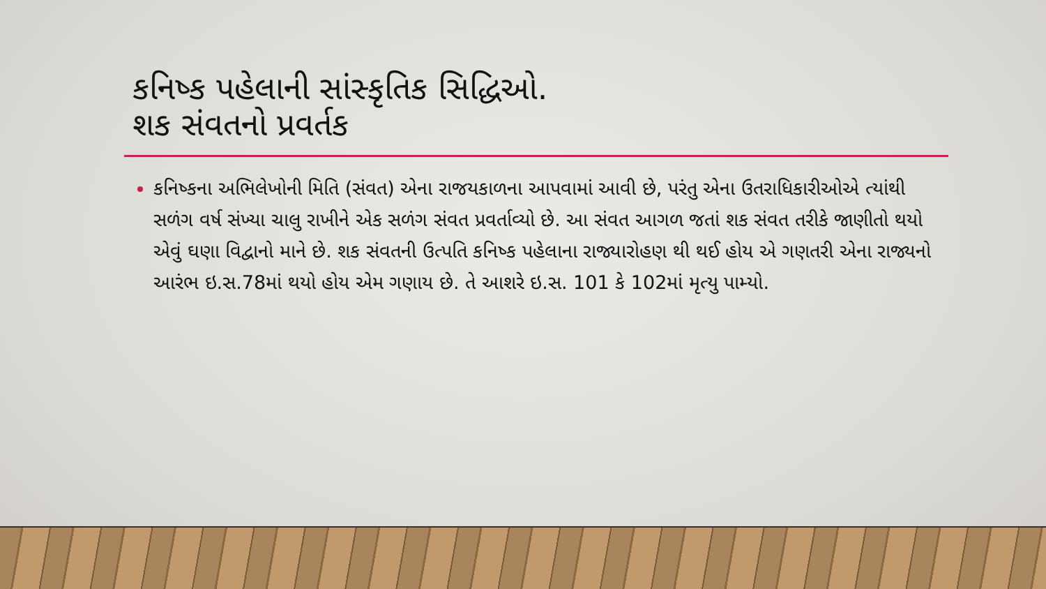કનિષ્ક પહેલાની સાંસ્કૃતિક સિદ્ધિઓ.
શક સંવતનો પ્રવર્તક
કનિષ્કના અભિલેખોની મિતિ (સંવત) એના રાજયકાળના આપવામાં આવી છે, પરંતુ એના ઉતરાધિકારીઓએ ત્યાંથી સળંગ વર્ષ સંખ્યા ચાલુ રાખીને એક સળંગ સંવત પ્રવર્તાવ્યો છે. આ સંવત આગળ જતાં શક સંવત તરીકે જાણીતો થયો એવું ઘણા વિદ્વાનો માને છે. શક સંવતની ઉત્પતિ કનિષ્ક પહેલાના રાજ્યારોહણ થી થઈ હોય એ ગણતરી એના રાજ્યનો આરંભ ઇ.સ.78માં થયો હોય એમ ગણાય છે. તે આશરે ઇ.સ. 101 કે 102માં મૃત્યુ પામ્યો.